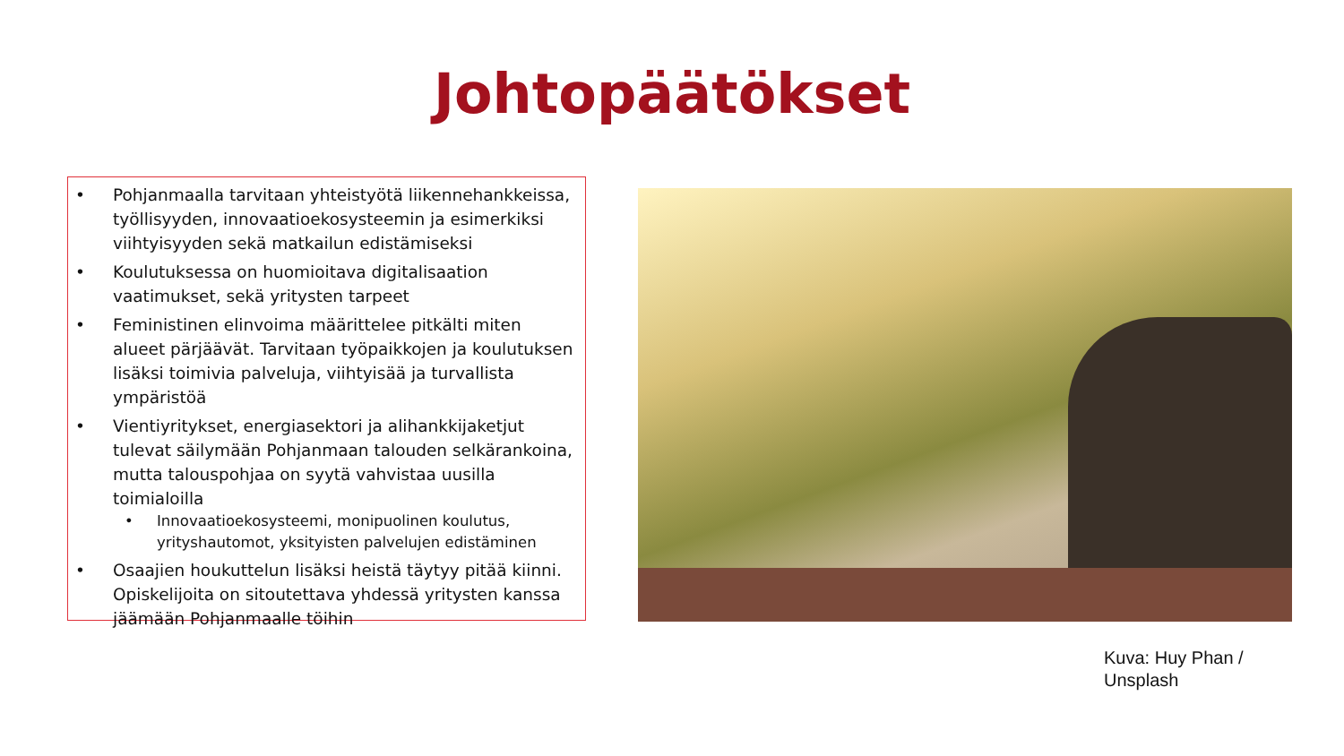Johtopäätökset
• Pohjanmaalla tarvitaan yhteistyötä liikennehankkeissa, työllisyyden, innovaatioekosysteemin ja esimerkiksi viihtyisyyden sekä matkailun edistämiseksi
• Koulutuksessa on huomioitava digitalisaation vaatimukset, sekä yritysten tarpeet
• Feministinen elinvoima määrittelee pitkälti miten alueet pärjäävät. Tarvitaan työpaikkojen ja koulutuksen lisäksi toimivia palveluja, viihtyisää ja turvallista ympäristöä
• Vientiyritykset, energiasektori ja alihankkijaketjut tulevat säilymään Pohjanmaan talouden selkärankoina, mutta talouspohjaa on syytä vahvistaa uusilla toimialoilla
• Innovaatioekosysteemi, monipuolinen koulutus, yrityshautomot, yksityisten palvelujen edistäminen
• Osaajien houkuttelun lisäksi heistä täytyy pitää kiinni. Opiskelijoita on sitoutettava yhdessä yritysten kanssa jäämään Pohjanmaalle töihin
Kuva: Huy Phan /
Unsplash